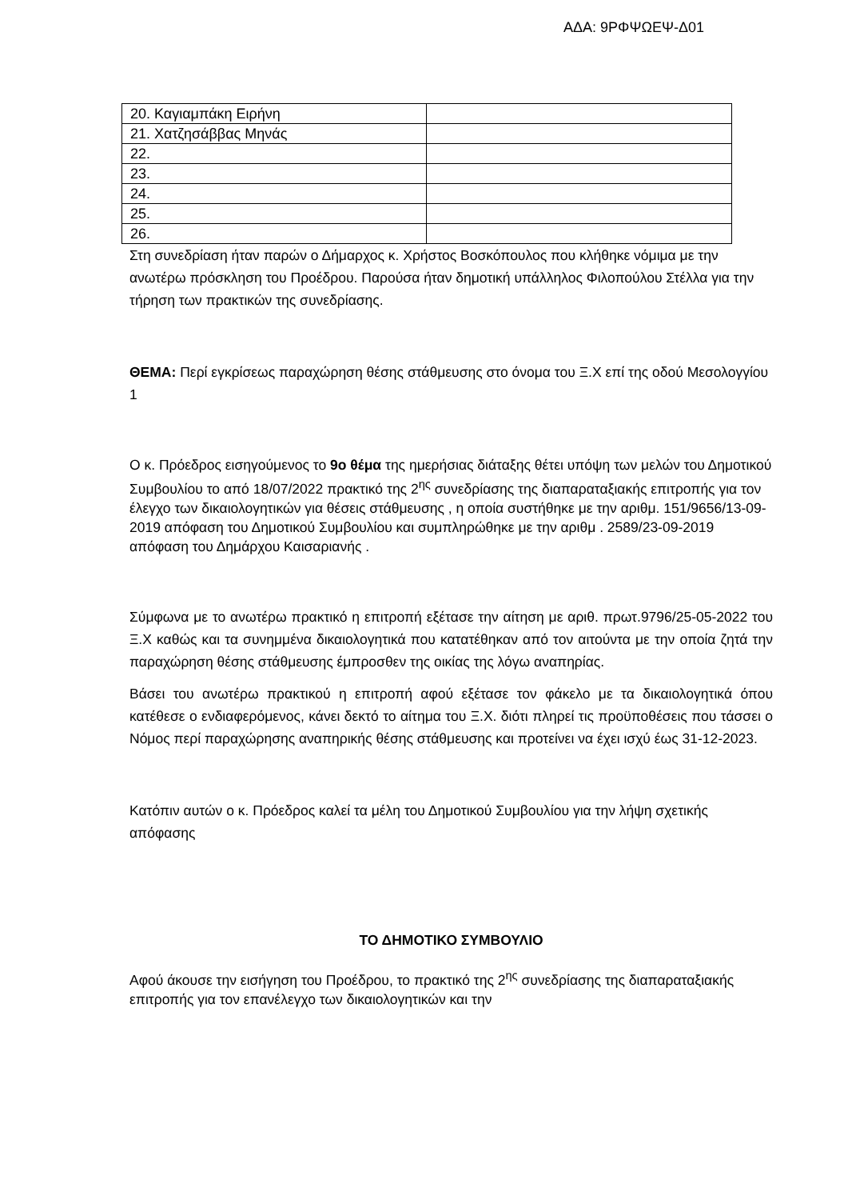ΑΔΑ: 9ΡΦΨΩΕΨ-Δ01
| 20. Καγιαμπάκη Ειρήνη | |
| 21. Χατζησάββας Μηνάς | |
| 22. | |
| 23. | |
| 24. | |
| 25. | |
| 26. | |
Στη συνεδρίαση ήταν παρών ο Δήμαρχος κ. Χρήστος Βοσκόπουλος που κλήθηκε νόμιμα με την ανωτέρω πρόσκληση του Προέδρου. Παρούσα ήταν δημοτική υπάλληλος Φιλοπούλου Στέλλα για την τήρηση των πρακτικών της συνεδρίασης.
ΘΕΜΑ: Περί εγκρίσεως παραχώρηση θέσης στάθμευσης στο όνομα του Ξ.Χ επί της οδού Μεσολογγίου 1
Ο κ. Πρόεδρος εισηγούμενος το 9ο θέμα της ημερήσιας διάταξης θέτει υπόψη των μελών του Δημοτικού Συμβουλίου το από 18/07/2022 πρακτικό της 2<sup>ης</sup> συνεδρίασης της διαπαραταξιακής επιτροπής για τον έλεγχο των δικαιολογητικών για θέσεις στάθμευσης , η οποία συστήθηκε με την αριθμ. 151/9656/13-09-2019 απόφαση του Δημοτικού Συμβουλίου και συμπληρώθηκε με την αριθμ . 2589/23-09-2019 απόφαση του Δημάρχου Καισαριανής .
Σύμφωνα με το ανωτέρω πρακτικό η επιτροπή εξέτασε την αίτηση με αριθ. πρωτ.9796/25-05-2022 του Ξ.Χ καθώς και τα συνημμένα δικαιολογητικά που κατατέθηκαν από τον αιτούντα με την οποία ζητά την παραχώρηση θέσης στάθμευσης έμπροσθεν της οικίας της λόγω αναπηρίας.
Βάσει του ανωτέρω πρακτικού η επιτροπή αφού εξέτασε τον φάκελο με τα δικαιολογητικά όπου κατέθεσε ο ενδιαφερόμενος, κάνει δεκτό το αίτημα του Ξ.Χ. διότι πληρεί τις προϋποθέσεις που τάσσει ο Νόμος περί παραχώρησης αναπηρικής θέσης στάθμευσης και προτείνει να έχει ισχύ έως 31-12-2023.
Κατόπιν αυτών ο κ. Πρόεδρος καλεί τα μέλη του Δημοτικού Συμβουλίου για την λήψη σχετικής απόφασης
ΤΟ ΔΗΜΟΤΙΚΟ ΣΥΜΒΟΥΛΙΟ
Αφού άκουσε την εισήγηση του Προέδρου, το πρακτικό της 2<sup>ης</sup> συνεδρίασης της διαπαραταξιακής επιτροπής για τον επανέλεγχο των δικαιολογητικών και την